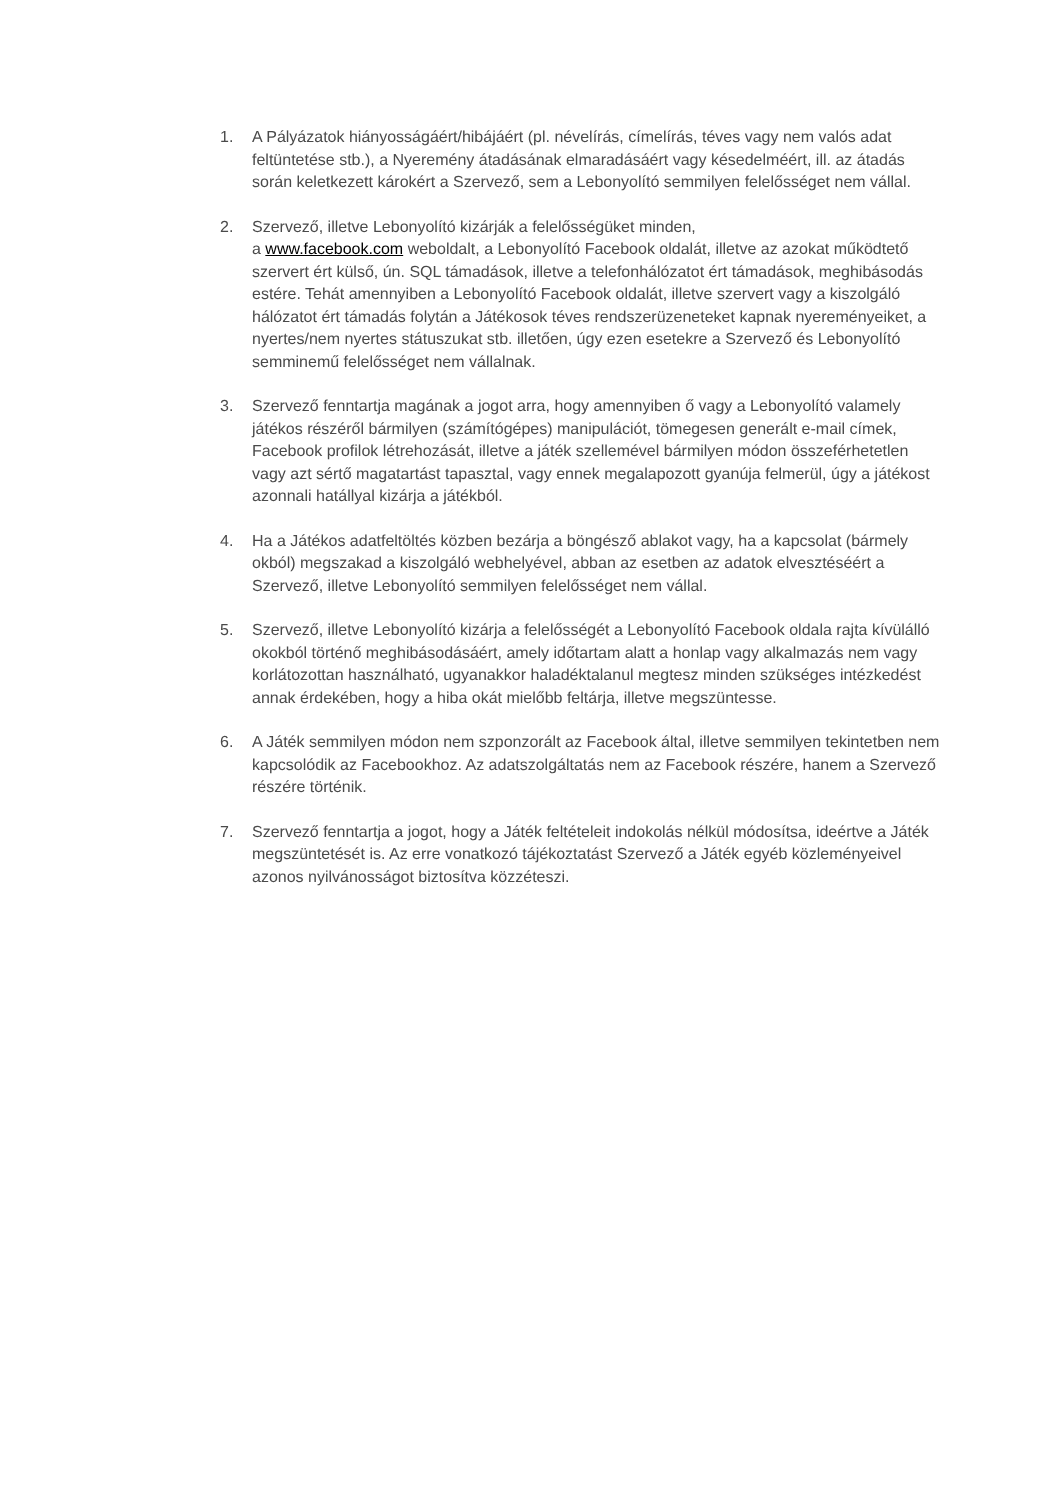1. A Pályázatok hiányosságáért/hibájáért (pl. névelírás, címelírás, téves vagy nem valós adat feltüntetése stb.), a Nyeremény átadásának elmaradásáért vagy késedelméért, ill. az átadás során keletkezett károkért a Szervező, sem a Lebonyolító semmilyen felelősséget nem vállal.
2. Szervező, illetve Lebonyolító kizárják a felelősségüket minden,
a www.facebook.com weboldalt, a Lebonyolító Facebook oldalát, illetve az azokat működtető szervert ért külső, ún. SQL támadások, illetve a telefonhálózatot ért támadások, meghibásodás estére. Tehát amennyiben a Lebonyolító Facebook oldalát, illetve szervert vagy a kiszolgáló hálózatot ért támadás folytán a Játékosok téves rendszerüzeneteket kapnak nyereményeiket, a nyertes/nem nyertes státuszukat stb. illetően, úgy ezen esetekre a Szervező és Lebonyolító semminemű felelősséget nem vállalnak.
3. Szervező fenntartja magának a jogot arra, hogy amennyiben ő vagy a Lebonyolító valamely játékos részéről bármilyen (számítógépes) manipulációt, tömegesen generált e-mail címek, Facebook profilok létrehozását, illetve a játék szellemével bármilyen módon összeférhetetlen vagy azt sértő magatartást tapasztal, vagy ennek megalapozott gyanúja felmerül, úgy a játékost azonnali hatállyal kizárja a játékból.
4. Ha a Játékos adatfeltöltés közben bezárja a böngésző ablakot vagy, ha a kapcsolat (bármely okból) megszakad a kiszolgáló webhelyével, abban az esetben az adatok elvesztéséért a Szervező, illetve Lebonyolító semmilyen felelősséget nem vállal.
5. Szervező, illetve Lebonyolító kizárja a felelősségét a Lebonyolító Facebook oldala rajta kívülálló okokból történő meghibásodásáért, amely időtartam alatt a honlap vagy alkalmazás nem vagy korlátozottan használható, ugyanakkor haladéktalanul megtesz minden szükséges intézkedést annak érdekében, hogy a hiba okát mielőbb feltárja, illetve megszüntesse.
6. A Játék semmilyen módon nem szponzorált az Facebook által, illetve semmilyen tekintetben nem kapcsolódik az Facebookhoz. Az adatszolgáltatás nem az Facebook részére, hanem a Szervező részére történik.
7. Szervező fenntartja a jogot, hogy a Játék feltételeit indokolás nélkül módosítsa, ideértve a Játék megszüntetését is. Az erre vonatkozó tájékoztatást Szervező a Játék egyéb közleményeivel azonos nyilvánosságot biztosítva közzéteszi.